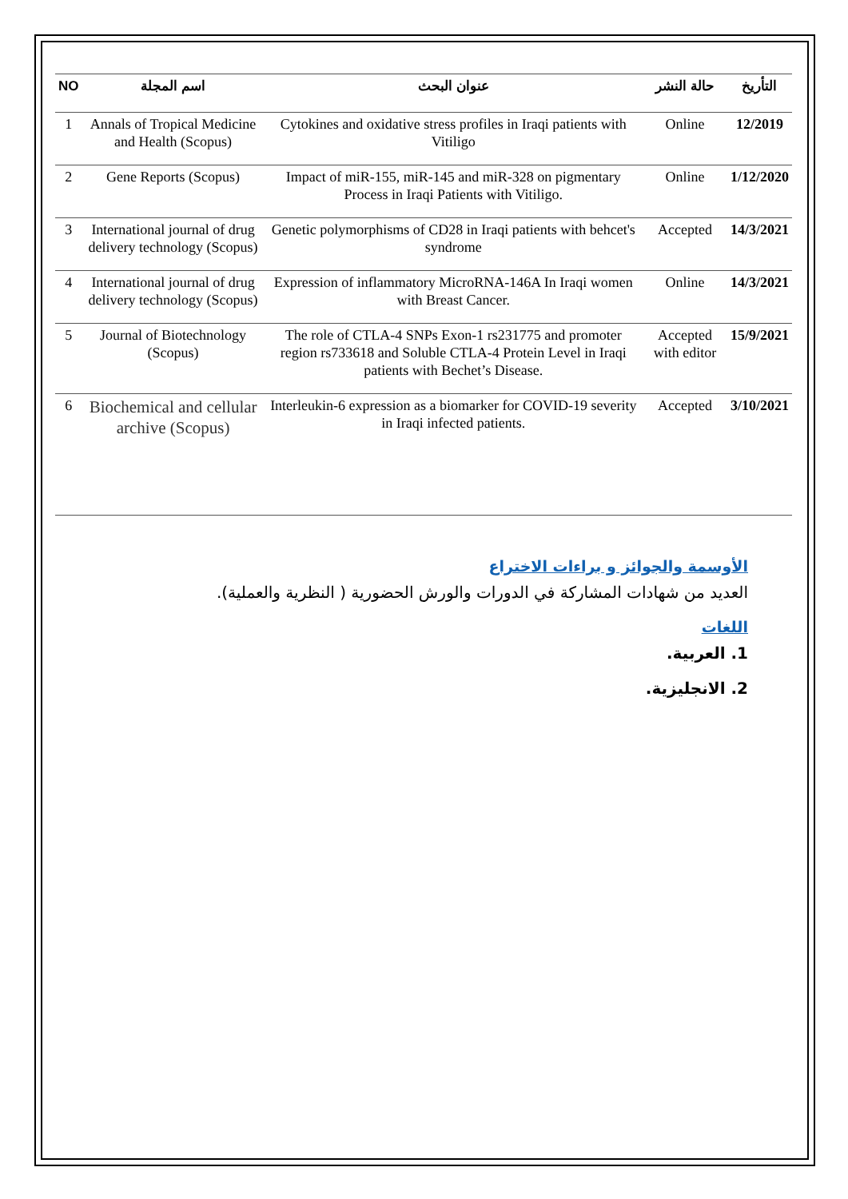| NO | اسم المجلة | عنوان البحث | حالة النشر | التأريخ |
| --- | --- | --- | --- | --- |
| 1 | Annals of Tropical Medicine and Health (Scopus) | Cytokines and oxidative stress profiles in Iraqi patients with Vitiligo | Online | 12/2019 |
| 2 | Gene Reports (Scopus) | Impact of miR-155, miR-145 and miR-328 on pigmentary Process in Iraqi Patients with Vitiligo. | Online | 1/12/2020 |
| 3 | International journal of drug delivery technology (Scopus) | Genetic polymorphisms of CD28 in Iraqi patients with behcet's syndrome | Accepted | 14/3/2021 |
| 4 | International journal of drug delivery technology (Scopus) | Expression of inflammatory MicroRNA-146A In Iraqi women with Breast Cancer. | Online | 14/3/2021 |
| 5 | Journal of Biotechnology (Scopus) | The role of CTLA-4 SNPs Exon-1 rs231775 and promoter region rs733618 and Soluble CTLA-4 Protein Level in Iraqi patients with Bechet’s Disease. | Accepted with editor | 15/9/2021 |
| 6 | Biochemical and cellular archive (Scopus) | Interleukin-6 expression as a biomarker for COVID-19 severity in Iraqi infected patients. | Accepted | 3/10/2021 |
الأوسمة والجوائز و براءات الاختراع
العديد من شهادات المشاركة في الدورات والورش الحضورية ( النظرية والعملية).
اللغات
1. العربية.
2. الانجليزية.